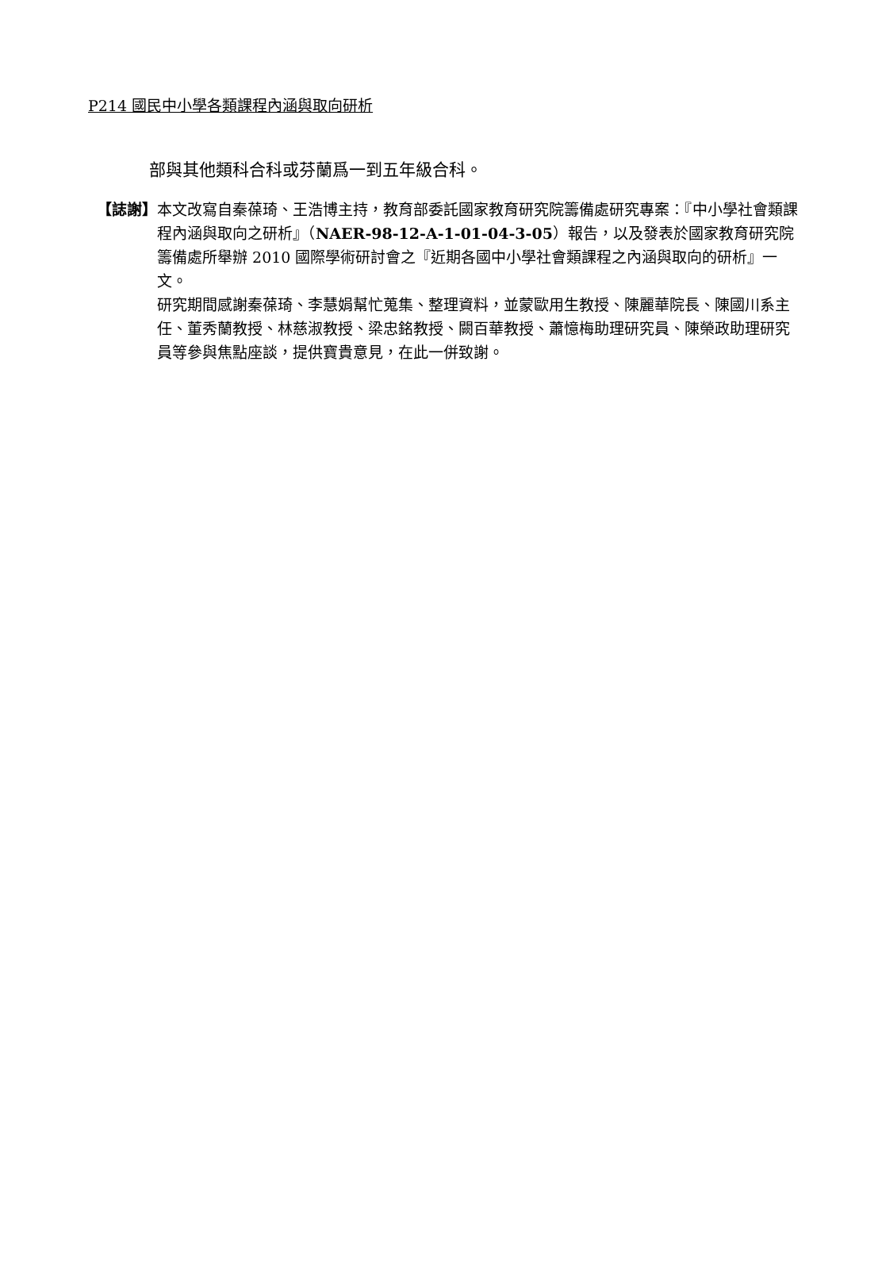P214 國民中小學各類課程內涵與取向研析
部與其他類科合科或芬蘭爲一到五年級合科。
【誌謝】 本文改寫自秦葆琦、王浩博主持，教育部委託國家教育研究院籌備處研究專案：『中小學社會類課程內涵與取向之研析』（NAER-98-12-A-1-01-04-3-05）報告，以及發表於國家教育研究院籌備處所舉辦 2010 國際學術研討會之『近期各國中小學社會類課程之內涵與取向的研析』一文。
研究期間感謝秦葆琦、李慧娟幫忙蒐集、整理資料，並蒙歐用生教授、陳麗華院長、陳國川系主任、董秀蘭教授、林慈淑教授、梁忠銘教授、闕百華教授、蕭憶梅助理研究員、陳榮政助理研究員等參與焦點座談，提供寶貴意見，在此一併致謝。